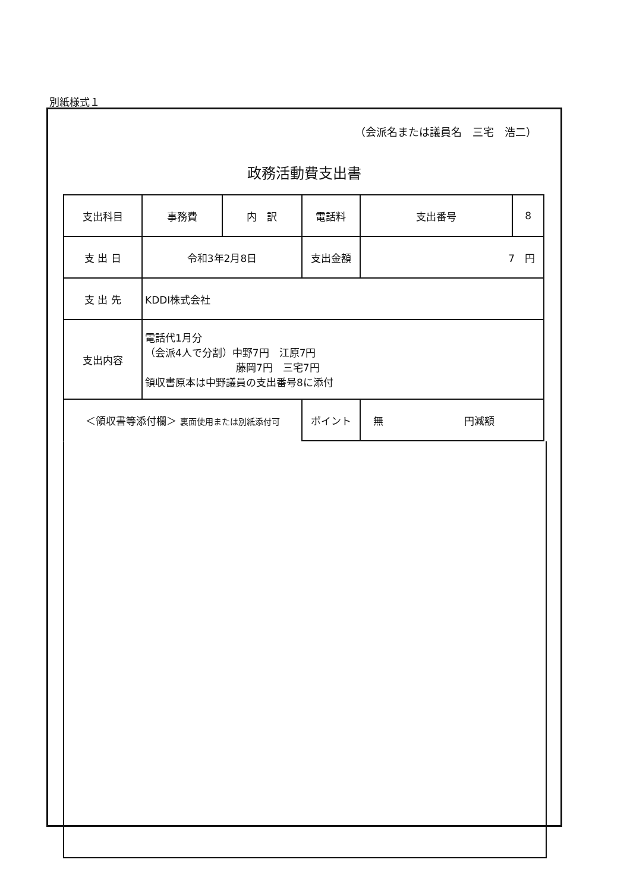別紙様式１
（会派名または議員名　三宅　浩二）
政務活動費支出書
| 支出科目 | 事務費 | 内 訳 | 電話料 | | 支出番号 | 8 |
| 支 出 日 | 令和3年2月8日 | | | 支出金額 | 7 円 | |
| 支 出 先 | KDDI株式会社 | | | | | |
| 支出内容 | 電話代1月分 （会派4人で分割）中野7円 江原7円 藤岡7円 三宅7円 領収書原本は中野議員の支出番号8に添付 | | | | | |
| ＜領収書等添付欄＞ 裏面使用または別紙添付可 | | | | ポイント | 無 円減額 | |